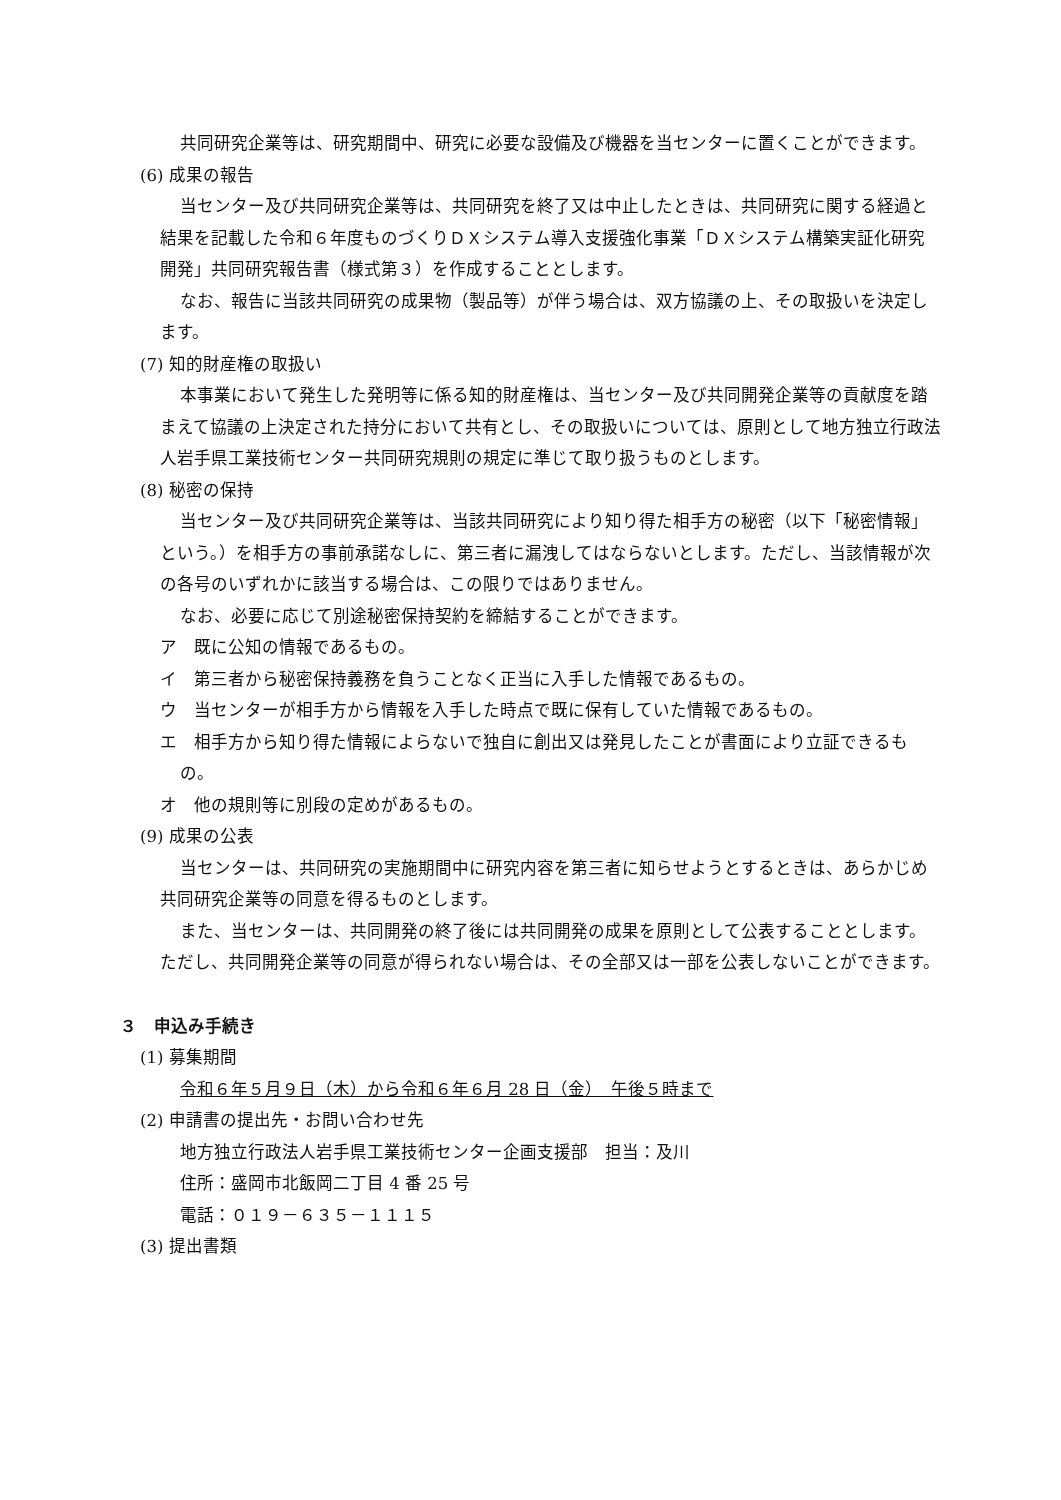共同研究企業等は、研究期間中、研究に必要な設備及び機器を当センターに置くことができます。
(6) 成果の報告
当センター及び共同研究企業等は、共同研究を終了又は中止したときは、共同研究に関する経過と結果を記載した令和６年度ものづくりＤＸシステム導入支援強化事業「ＤＸシステム構築実証化研究開発」共同研究報告書（様式第３）を作成することとします。
なお、報告に当該共同研究の成果物（製品等）が伴う場合は、双方協議の上、その取扱いを決定します。
(7) 知的財産権の取扱い
本事業において発生した発明等に係る知的財産権は、当センター及び共同開発企業等の貢献度を踏まえて協議の上決定された持分において共有とし、その取扱いについては、原則として地方独立行政法人岩手県工業技術センター共同研究規則の規定に準じて取り扱うものとします。
(8) 秘密の保持
当センター及び共同研究企業等は、当該共同研究により知り得た相手方の秘密（以下「秘密情報」という。）を相手方の事前承諾なしに、第三者に漏洩してはならないとします。ただし、当該情報が次の各号のいずれかに該当する場合は、この限りではありません。
なお、必要に応じて別途秘密保持契約を締結することができます。
ア　既に公知の情報であるもの。
イ　第三者から秘密保持義務を負うことなく正当に入手した情報であるもの。
ウ　当センターが相手方から情報を入手した時点で既に保有していた情報であるもの。
エ　相手方から知り得た情報によらないで独自に創出又は発見したことが書面により立証できるもの。
オ　他の規則等に別段の定めがあるもの。
(9) 成果の公表
当センターは、共同研究の実施期間中に研究内容を第三者に知らせようとするときは、あらかじめ共同研究企業等の同意を得るものとします。
また、当センターは、共同開発の終了後には共同開発の成果を原則として公表することとします。ただし、共同開発企業等の同意が得られない場合は、その全部又は一部を公表しないことができます。
３　申込み手続き
(1) 募集期間
令和６年５月９日（木）から令和６年６月 28 日（金）　午後５時まで
(2) 申請書の提出先・お問い合わせ先
地方独立行政法人岩手県工業技術センター企画支援部　担当：及川
住所：盛岡市北飯岡二丁目 4 番 25 号
電話：０１９－６３５－１１１５
(3) 提出書類